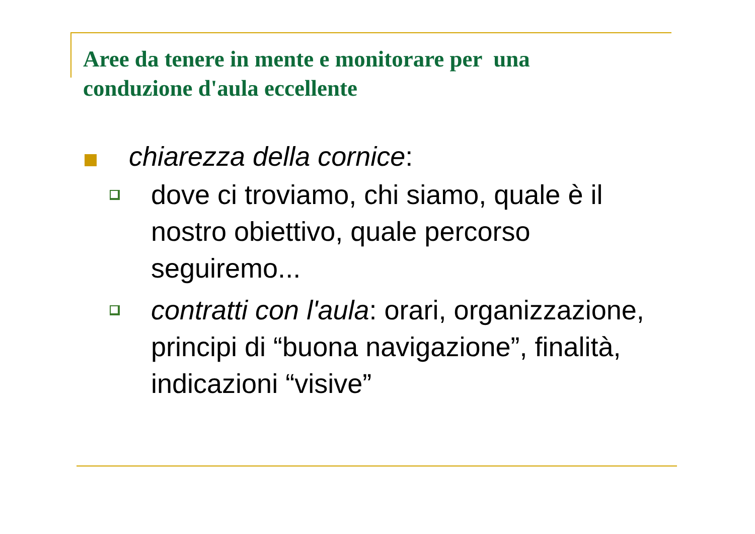Aree da tenere in mente e monitorare per una conduzione d'aula eccellente
chiarezza della cornice:
dove ci troviamo, chi siamo, quale è il nostro obiettivo, quale percorso seguiremo...
contratti con l'aula: orari, organizzazione, principi di “buona navigazione”, finalità, indicazioni “visive”